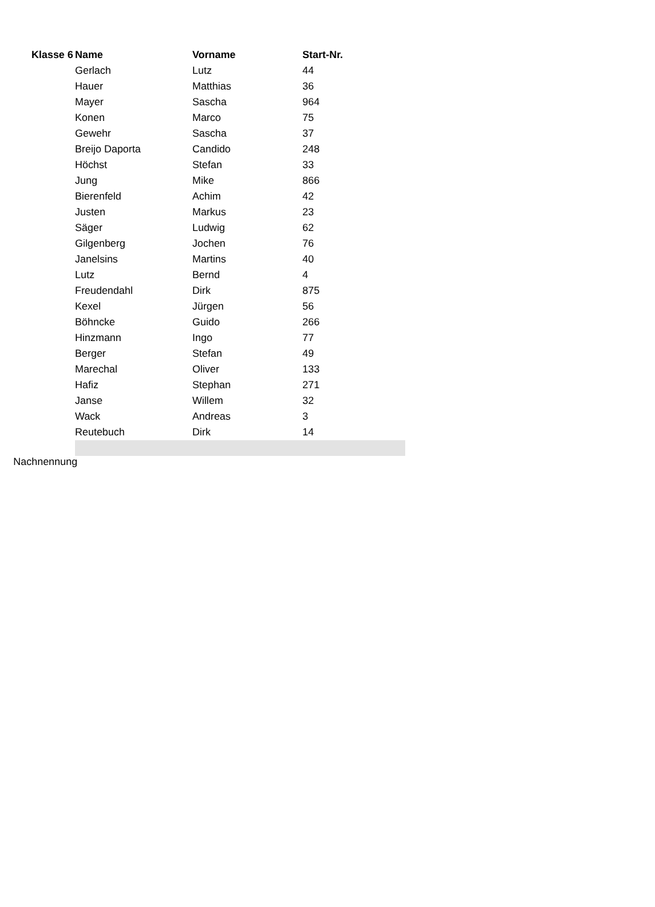| Klasse 6 | Name | Vorname | Start-Nr. |
| --- | --- | --- | --- |
| | Gerlach | Lutz | 44 |
| | Hauer | Matthias | 36 |
| | Mayer | Sascha | 964 |
| | Konen | Marco | 75 |
| | Gewehr | Sascha | 37 |
| | Breijo Daporta | Candido | 248 |
| | Höchst | Stefan | 33 |
| | Jung | Mike | 866 |
| | Bierenfeld | Achim | 42 |
| | Justen | Markus | 23 |
| | Säger | Ludwig | 62 |
| | Gilgenberg | Jochen | 76 |
| | Janelsins | Martins | 40 |
| | Lutz | Bernd | 4 |
| | Freudendahl | Dirk | 875 |
| | Kexel | Jürgen | 56 |
| | Böhncke | Guido | 266 |
| | Hinzmann | Ingo | 77 |
| | Berger | Stefan | 49 |
| | Marechal | Oliver | 133 |
| | Hafiz | Stephan | 271 |
| | Janse | Willem | 32 |
| | Wack | Andreas | 3 |
| | Reutebuch | Dirk | 14 |
Nachnennung